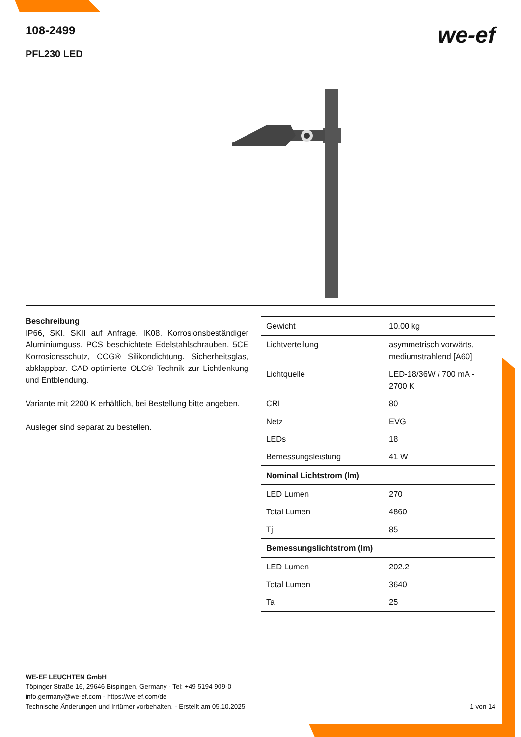we-ef
108-2499
PFL230 LED
Beschreibung
IP66, SKI. SKII auf Anfrage. IK08. Korrosionsbeständiger Aluminiumguss. PCS beschichtete Edelstahlschrauben. 5CE Korrosionsschutz, CCG® Silikondichtung. Sicherheitsglas, abklappbar. CAD-optimierte OLC® Technik zur Lichtlenkung und Entblendung.
Variante mit 2200 K erhältlich, bei Bestellung bitte angeben.
Ausleger sind separat zu bestellen.
| Gewicht | 10.00 kg |
| Lichtverteilung | asymmetrisch vorwärts, mediumstrahlend [A60] |
| Lichtquelle | LED-18/36W / 700 mA - 2700 K |
| CRI | 80 |
| Netz | EVG |
| LEDs | 18 |
| Bemessungsleistung | 41 W |
| Nominal Lichtstrom (lm) | |
| LED Lumen | 270 |
| Total Lumen | 4860 |
| Tj | 85 |
| Bemessungslichtstrom (lm) | |
| LED Lumen | 202.2 |
| Total Lumen | 3640 |
| Ta | 25 |
WE-EF LEUCHTEN GmbH
Töpinger Straße 16, 29646 Bispingen, Germany - Tel: +49 5194 909-0
info.germany@we-ef.com - https://we-ef.com/de
1 von 14 Technische Änderungen und Irrtümer vorbehalten. - Erstellt am 05.10.2025